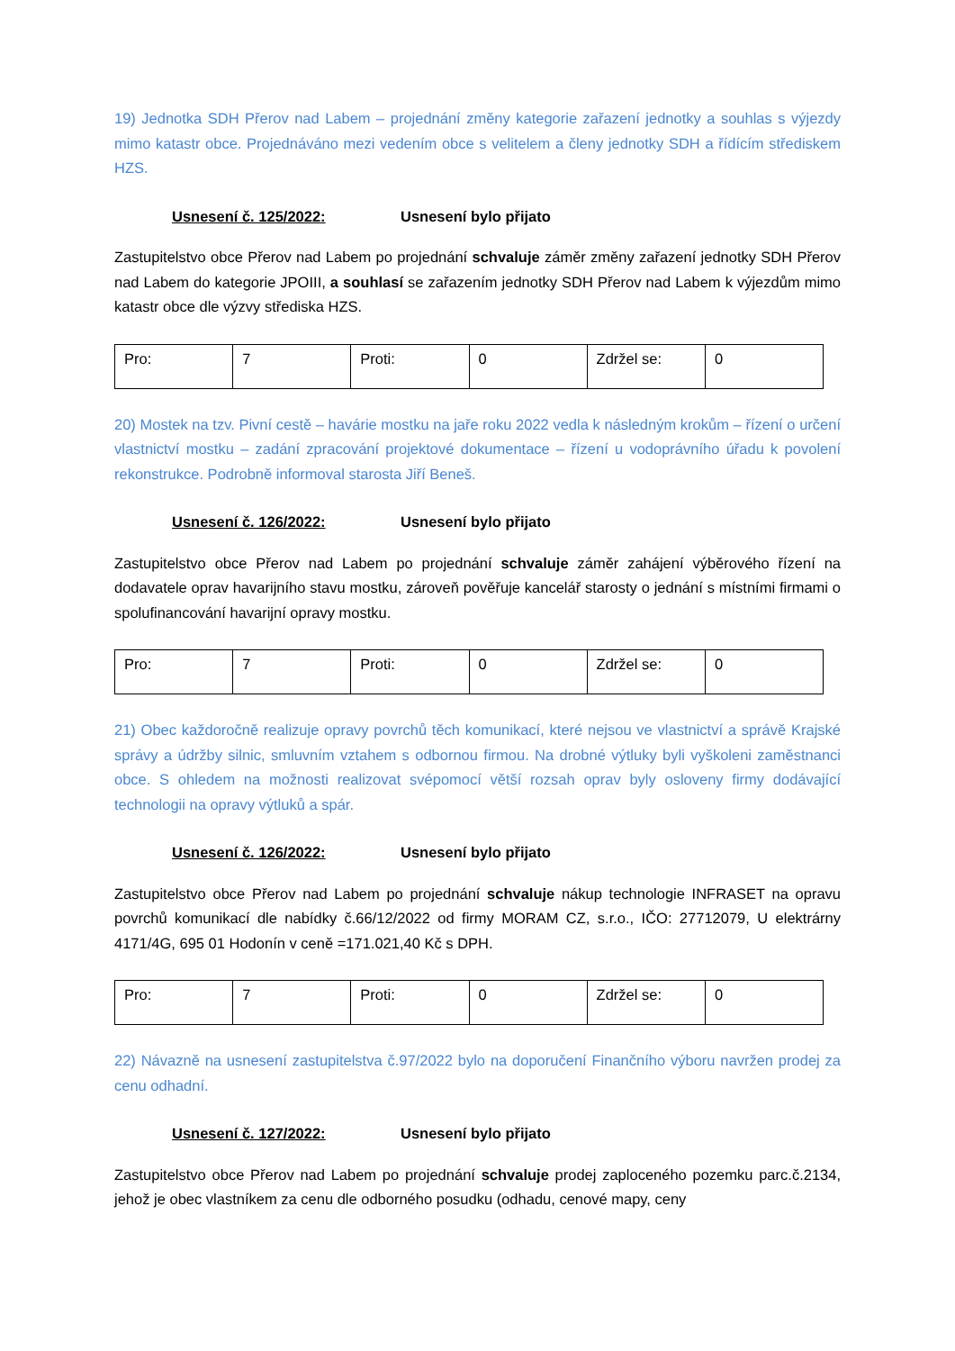19) Jednotka SDH Přerov nad Labem – projednání změny kategorie zařazení jednotky a souhlas s výjezdy mimo katastr obce. Projednáváno mezi vedením obce s velitelem a členy jednotky SDH a řídícím střediskem HZS.
Usnesení č. 125/2022: Usnesení bylo přijato
Zastupitelstvo obce Přerov nad Labem po projednání schvaluje záměr změny zařazení jednotky SDH Přerov nad Labem do kategorie JPOIII, a souhlasí se zařazením jednotky SDH Přerov nad Labem k výjezdům mimo katastr obce dle výzvy střediska HZS.
| Pro: | 7 | Proti: | 0 | Zdržel se: | 0 |
20) Mostek na tzv. Pivní cestě – havárie mostku na jaře roku 2022 vedla k následným krokům – řízení o určení vlastnictví mostku – zadání zpracování projektové dokumentace – řízení u vodoprávního úřadu k povolení rekonstrukce. Podrobně informoval starosta Jiří Beneš.
Usnesení č. 126/2022: Usnesení bylo přijato
Zastupitelstvo obce Přerov nad Labem po projednání schvaluje záměr zahájení výběrového řízení na dodavatele oprav havarijního stavu mostku, zároveň pověřuje kancelář starosty o jednání s místními firmami o spolufinancování havarijní opravy mostku.
| Pro: | 7 | Proti: | 0 | Zdržel se: | 0 |
21) Obec každoročně realizuje opravy povrchů těch komunikací, které nejsou ve vlastnictví a správě Krajské správy a údržby silnic, smluvním vztahem s odbornou firmou. Na drobné výtluky byli vyškoleni zaměstnanci obce. S ohledem na možnosti realizovat svépomocí větší rozsah oprav byly osloveny firmy dodávající technologii na opravy výtluků a spár.
Usnesení č. 126/2022: Usnesení bylo přijato
Zastupitelstvo obce Přerov nad Labem po projednání schvaluje nákup technologie INFRASET na opravu povrchů komunikací dle nabídky č.66/12/2022 od firmy MORAM CZ, s.r.o., IČO: 27712079, U elektrárny 4171/4G, 695 01 Hodonín v ceně =171.021,40 Kč s DPH.
| Pro: | 7 | Proti: | 0 | Zdržel se: | 0 |
22) Návazně na usnesení zastupitelstva č.97/2022 bylo na doporučení Finančního výboru navržen prodej za cenu odhadní.
Usnesení č. 127/2022: Usnesení bylo přijato
Zastupitelstvo obce Přerov nad Labem po projednání schvaluje prodej zaploceného pozemku parc.č.2134, jehož je obec vlastníkem za cenu dle odborného posudku (odhadu, cenové mapy, ceny